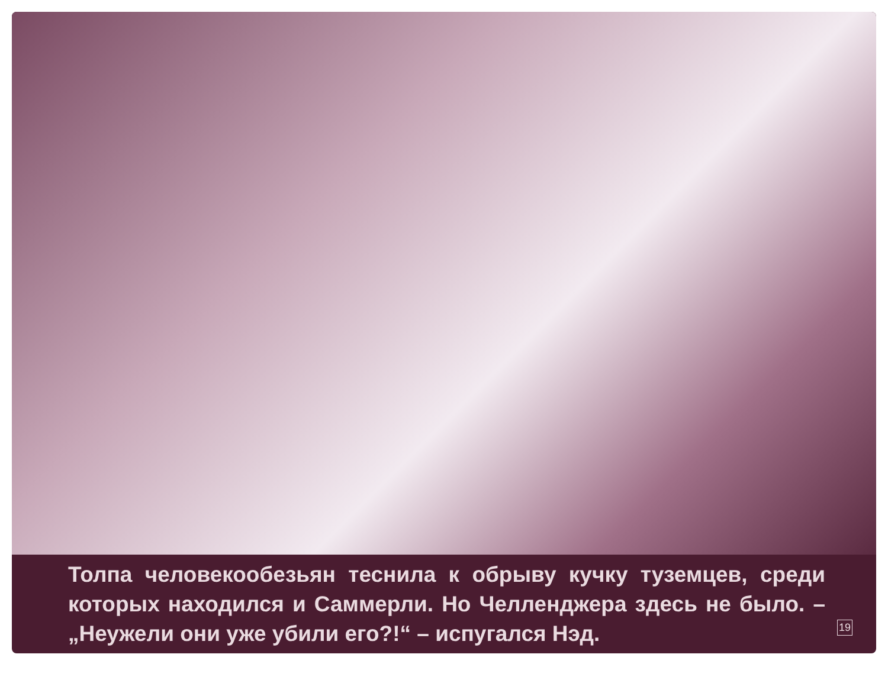Толпа человекообезьян теснила к обрыву кучку туземцев, среди которых находился и Саммерли. Но Челленджера здесь не было. – „Неужели они уже убили его?!“ – испугался Нэд.
19